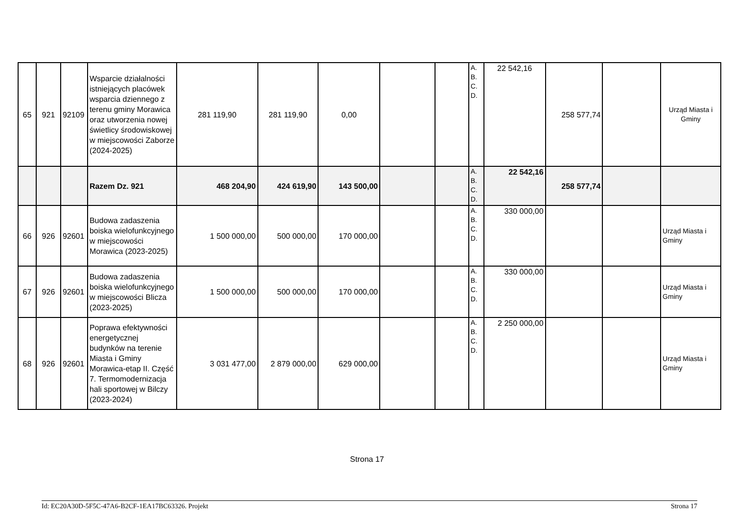| 65 | 921 | 92109 | Wsparcie działalności istniejących placówek wsparcia dziennego z terenu gminy Morawica oraz utworzenia nowej świetlicy środowiskowej w miejscowości Zaborze (2024-2025) | 281 119,90 | 281 119,90 | 0,00 | | | A. B. C. D. | 22 542,16 | 258 577,74 | | Urząd Miasta i Gminy |
| | | | Razem Dz. 921 | 468 204,90 | 424 619,90 | 143 500,00 | | | A. B. C. D. | 22 542,16 | 258 577,74 | | |
| 66 | 926 | 92601 | Budowa zadaszenia boiska wielofunkcyjnego w miejscowości Morawica (2023-2025) | 1 500 000,00 | 500 000,00 | 170 000,00 | | | A. B. C. D. | 330 000,00 | | | Urząd Miasta i Gminy |
| 67 | 926 | 92601 | Budowa zadaszenia boiska wielofunkcyjnego w miejscowości Blicza (2023-2025) | 1 500 000,00 | 500 000,00 | 170 000,00 | | | A. B. C. D. | 330 000,00 | | | Urząd Miasta i Gminy |
| 68 | 926 | 92601 | Poprawa efektywności energetycznej budynków na terenie Miasta i Gminy Morawica-etap II. Część 7. Termomodernizacja hali sportowej w Bilczy (2023-2024) | 3 031 477,00 | 2 879 000,00 | 629 000,00 | | | A. B. C. D. | 2 250 000,00 | | | Urząd Miasta i Gminy |
Strona 17
Id: EC20A30D-5F5C-47A6-B2CF-1EA17BC63326. Projekt Strona 17